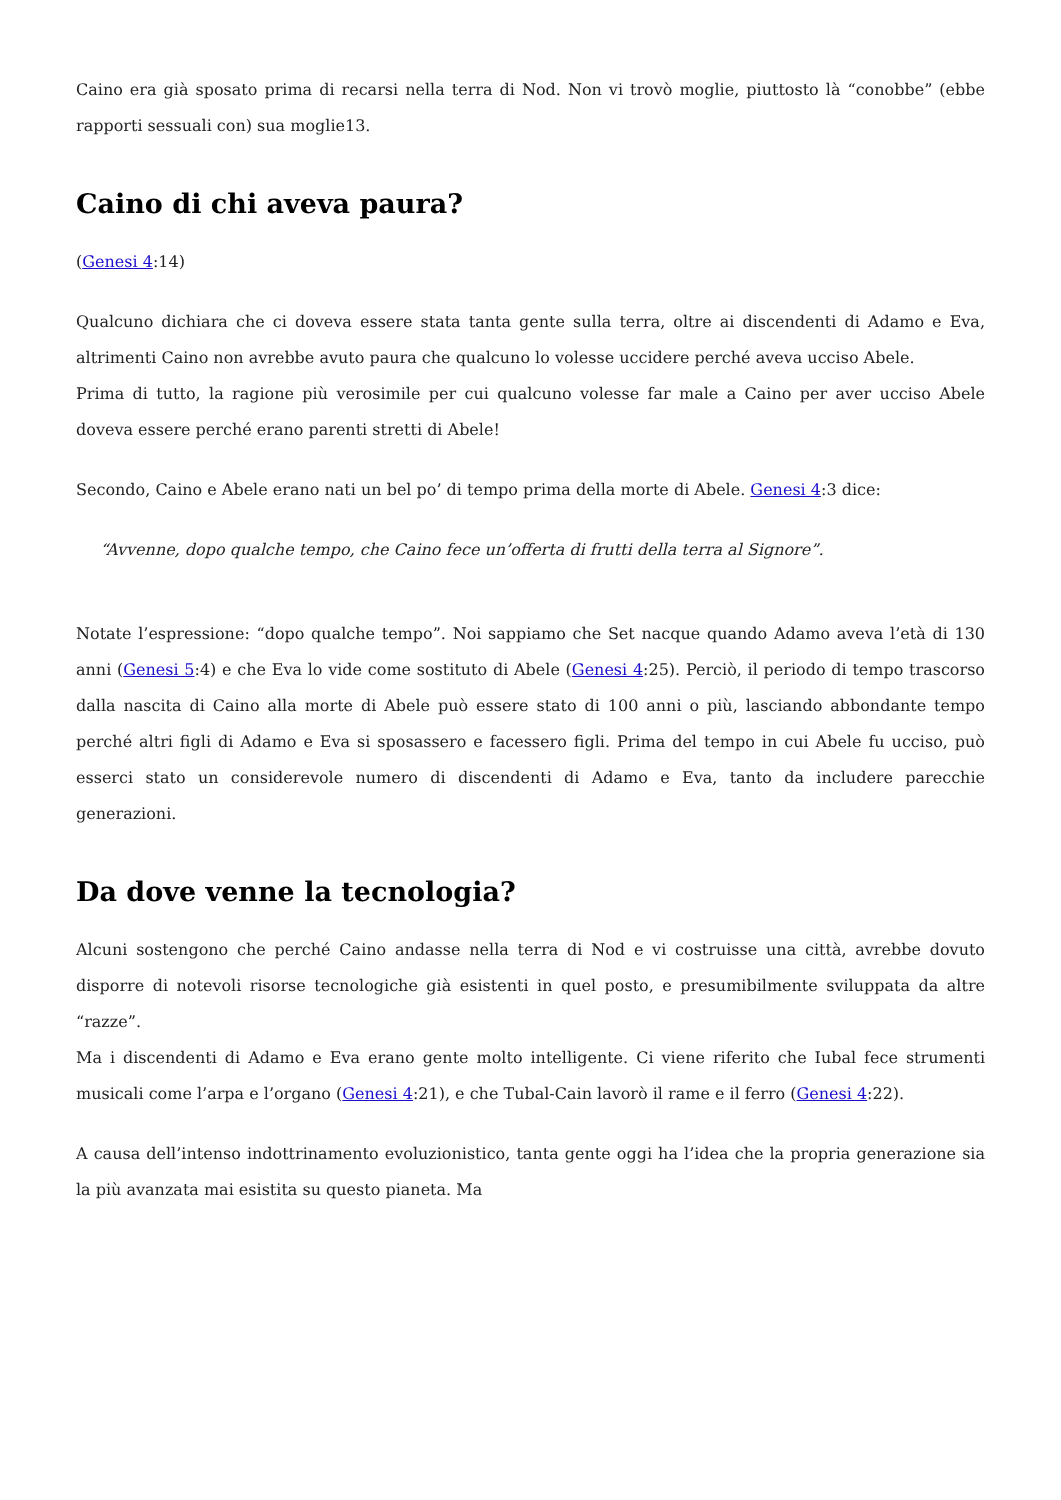Caino era già sposato prima di recarsi nella terra di Nod. Non vi trovò moglie, piuttosto là “conobbe” (ebbe rapporti sessuali con) sua moglie13.
Caino di chi aveva paura?
(Genesi 4:14)
Qualcuno dichiara che ci doveva essere stata tanta gente sulla terra, oltre ai discendenti di Adamo e Eva, altrimenti Caino non avrebbe avuto paura che qualcuno lo volesse uccidere perché aveva ucciso Abele.
Prima di tutto, la ragione più verosimile per cui qualcuno volesse far male a Caino per aver ucciso Abele doveva essere perché erano parenti stretti di Abele!
Secondo, Caino e Abele erano nati un bel po’ di tempo prima della morte di Abele. Genesi 4:3 dice:
“Avvenne, dopo qualche tempo, che Caino fece un’offerta di frutti della terra al Signore”.
Notate l’espressione: “dopo qualche tempo”. Noi sappiamo che Set nacque quando Adamo aveva l’età di 130 anni (Genesi 5:4) e che Eva lo vide come sostituto di Abele (Genesi 4:25). Perciò, il periodo di tempo trascorso dalla nascita di Caino alla morte di Abele può essere stato di 100 anni o più, lasciando abbondante tempo perché altri figli di Adamo e Eva si sposassero e facessero figli. Prima del tempo in cui Abele fu ucciso, può esserci stato un considerevole numero di discendenti di Adamo e Eva, tanto da includere parecchie generazioni.
Da dove venne la tecnologia?
Alcuni sostengono che perché Caino andasse nella terra di Nod e vi costruisse una città, avrebbe dovuto disporre di notevoli risorse tecnologiche già esistenti in quel posto, e presumibilmente sviluppata da altre “razze”.
Ma i discendenti di Adamo e Eva erano gente molto intelligente. Ci viene riferito che Iubal fece strumenti musicali come l’arpa e l’organo (Genesi 4:21), e che Tubal-Cain lavorò il rame e il ferro (Genesi 4:22).
A causa dell’intenso indottrinamento evoluzionistico, tanta gente oggi ha l’idea che la propria generazione sia la più avanzata mai esistita su questo pianeta. Ma